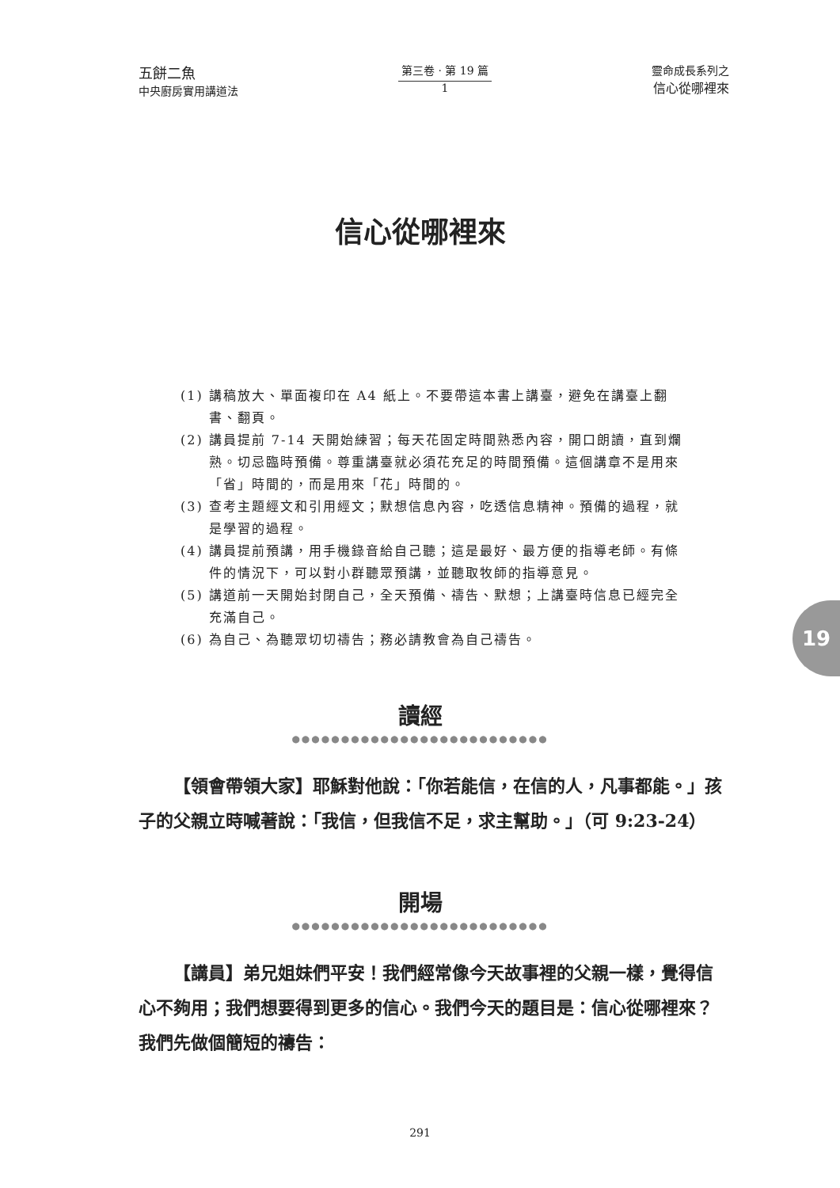五餅二魚
中央廚房實用講道法
第三卷 · 第 19 篇
1
靈命成長系列之
信心從哪裡來
信心從哪裡來
(1) 講稿放大、單面複印在 A4 紙上。不要帶這本書上講臺，避免在講臺上翻書、翻頁。
(2) 講員提前 7-14 天開始練習；每天花固定時間熟悉內容，開口朗讀，直到爛熟。切忌臨時預備。尊重講臺就必須花充足的時間預備。這個講章不是用來「省」時間的，而是用來「花」時間的。
(3) 查考主題經文和引用經文；默想信息內容，吃透信息精神。預備的過程，就是學習的過程。
(4) 講員提前預講，用手機錄音給自己聽；這是最好、最方便的指導老師。有條件的情況下，可以對小群聽眾預講，並聽取牧師的指導意見。
(5) 講道前一天開始封閉自己，全天預備、禱告、默想；上講臺時信息已經完全充滿自己。
(6) 為自己、為聽眾切切禱告；務必請教會為自己禱告。
讀經
●●●●●●●●●●●●●●●●●●●●●●●●●●
【領會帶領大家】耶穌對他說：「你若能信，在信的人，凡事都能。」孩子的父親立時喊著說：「我信，但我信不足，求主幫助。」（可 9:23-24）
開場
●●●●●●●●●●●●●●●●●●●●●●●●●●
【講員】弟兄姐妹們平安！我們經常像今天故事裡的父親一樣，覺得信心不夠用；我們想要得到更多的信心。我們今天的題目是：信心從哪裡來？我們先做個簡短的禱告：
19
291